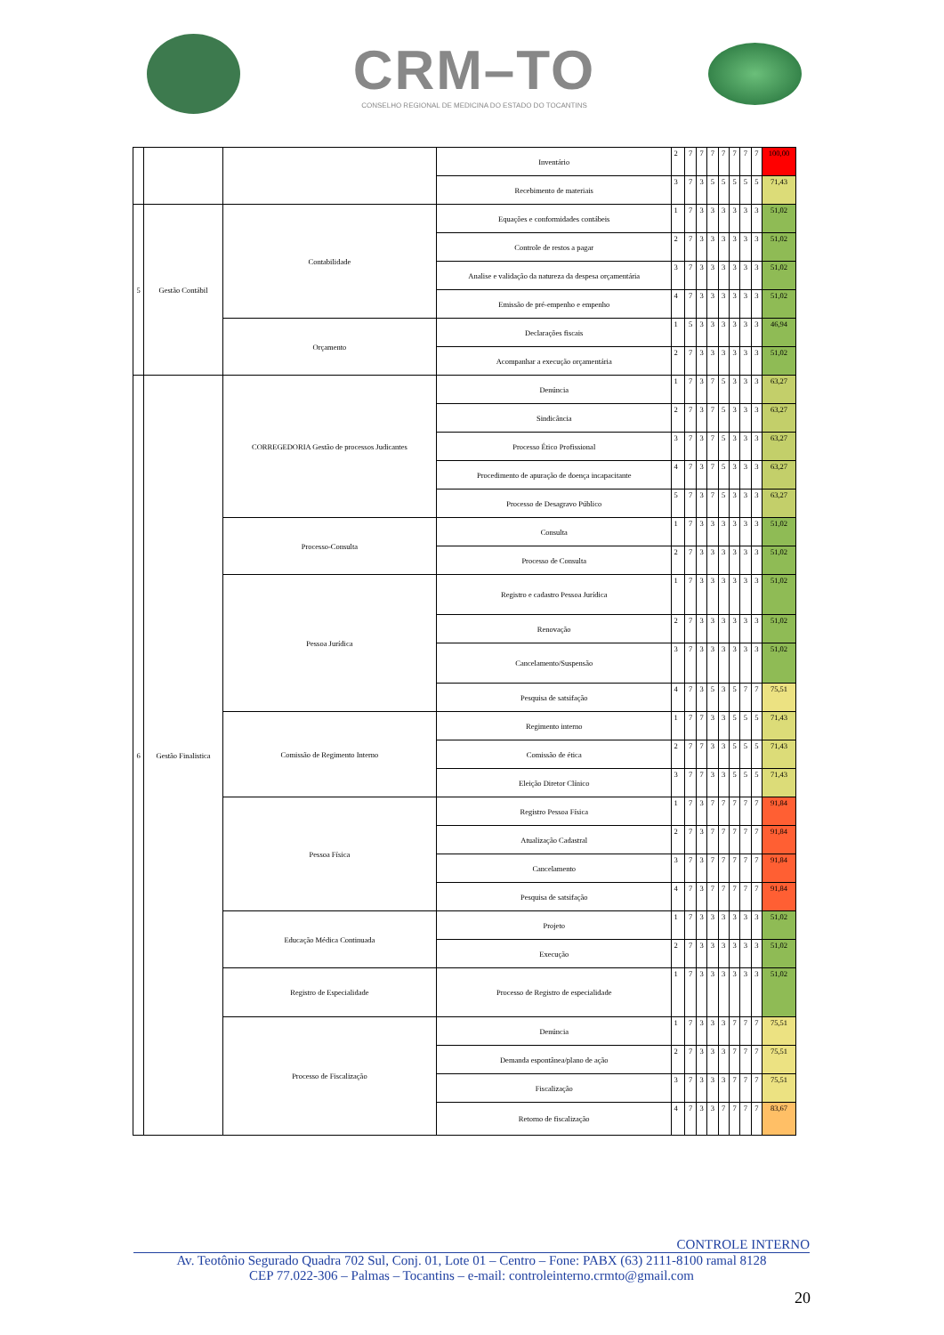CRM–TO
CONSELHO REGIONAL DE MEDICINA DO ESTADO DO TOCANTINS
| | | | Inventário | 2 | 7 | 7 | 7 | 7 | 7 | 7 | 7 | 100,00 |
| | | | Recebimento de materiais | 3 | 7 | 3 | 5 | 5 | 5 | 5 | 5 | 71,43 |
| 5 | Gestão Contábil | Contabilidade | Equações e conformidades contábeis | 1 | 7 | 3 | 3 | 3 | 3 | 3 | 3 | 51,02 |
| | | | Controle de restos a pagar | 2 | 7 | 3 | 3 | 3 | 3 | 3 | 3 | 51,02 |
| | | | Analise e validação da natureza da despesa orçamentária | 3 | 7 | 3 | 3 | 3 | 3 | 3 | 3 | 51,02 |
| | | | Emissão de pré-empenho e empenho | 4 | 7 | 3 | 3 | 3 | 3 | 3 | 3 | 51,02 |
| | | Orçamento | Declarações fiscais | 1 | 5 | 3 | 3 | 3 | 3 | 3 | 3 | 46,94 |
| | | | Acompanhar a execução orçamentária | 2 | 7 | 3 | 3 | 3 | 3 | 3 | 3 | 51,02 |
| 6 | Gestão Finalistica | CORREGEDORIA Gestão de processos Judicantes | Denúncia | 1 | 7 | 3 | 7 | 5 | 3 | 3 | 3 | 63,27 |
| | | | Sindicância | 2 | 7 | 3 | 7 | 5 | 3 | 3 | 3 | 63,27 |
| | | | Processo Ético Profissional | 3 | 7 | 3 | 7 | 5 | 3 | 3 | 3 | 63,27 |
| | | | Procedimento de apuração de doença incapacitante | 4 | 7 | 3 | 7 | 5 | 3 | 3 | 3 | 63,27 |
| | | | Processo de Desagravo Público | 5 | 7 | 3 | 7 | 5 | 3 | 3 | 3 | 63,27 |
| | | Processo-Consulta | Consulta | 1 | 7 | 3 | 3 | 3 | 3 | 3 | 3 | 51,02 |
| | | | Processo de Consulta | 2 | 7 | 3 | 3 | 3 | 3 | 3 | 3 | 51,02 |
| | | Pessoa Jurídica | Registro e cadastro Pessoa Jurídica | 1 | 7 | 3 | 3 | 3 | 3 | 3 | 3 | 51,02 |
| | | | Renovação | 2 | 7 | 3 | 3 | 3 | 3 | 3 | 3 | 51,02 |
| | | | Cancelamento/Suspensão | 3 | 7 | 3 | 3 | 3 | 3 | 3 | 3 | 51,02 |
| | | | Pesquisa de satsifação | 4 | 7 | 3 | 5 | 3 | 5 | 7 | 7 | 75,51 |
| | | Comissão de Regimento Interno | Regimento interno | 1 | 7 | 7 | 3 | 3 | 5 | 5 | 5 | 71,43 |
| | | | Comissão de ética | 2 | 7 | 7 | 3 | 3 | 5 | 5 | 5 | 71,43 |
| | | | Eleição Diretor Clínico | 3 | 7 | 7 | 3 | 3 | 5 | 5 | 5 | 71,43 |
| | | Pessoa Física | Registro Pessoa Física | 1 | 7 | 3 | 7 | 7 | 7 | 7 | 7 | 91,84 |
| | | | Atualização Cadastral | 2 | 7 | 3 | 7 | 7 | 7 | 7 | 7 | 91,84 |
| | | | Cancelamento | 3 | 7 | 3 | 7 | 7 | 7 | 7 | 7 | 91,84 |
| | | | Pesquisa de satsifação | 4 | 7 | 3 | 7 | 7 | 7 | 7 | 7 | 91,84 |
| | | Educação Médica Continuada | Projeto | 1 | 7 | 3 | 3 | 3 | 3 | 3 | 3 | 51,02 |
| | | | Execução | 2 | 7 | 3 | 3 | 3 | 3 | 3 | 3 | 51,02 |
| | | Registro de Especialidade | Processo de Registro de especialidade | 1 | 7 | 3 | 3 | 3 | 3 | 3 | 3 | 51,02 |
| | | Processo de Fiscalização | Denúncia | 1 | 7 | 3 | 3 | 3 | 7 | 7 | 7 | 75,51 |
| | | | Demanda espontânea/plano de ação | 2 | 7 | 3 | 3 | 3 | 7 | 7 | 7 | 75,51 |
| | | | Fiscalização | 3 | 7 | 3 | 3 | 3 | 7 | 7 | 7 | 75,51 |
| | | | Retorno de fiscalização | 4 | 7 | 3 | 3 | 7 | 7 | 7 | 7 | 83,67 |
CONTROLE INTERNO
Av. Teotônio Segurado Quadra 702 Sul, Conj. 01, Lote 01 – Centro – Fone: PABX (63) 2111-8100 ramal 8128
CEP 77.022-306 – Palmas – Tocantins – e-mail: controleinterno.crmto@gmail.com
20